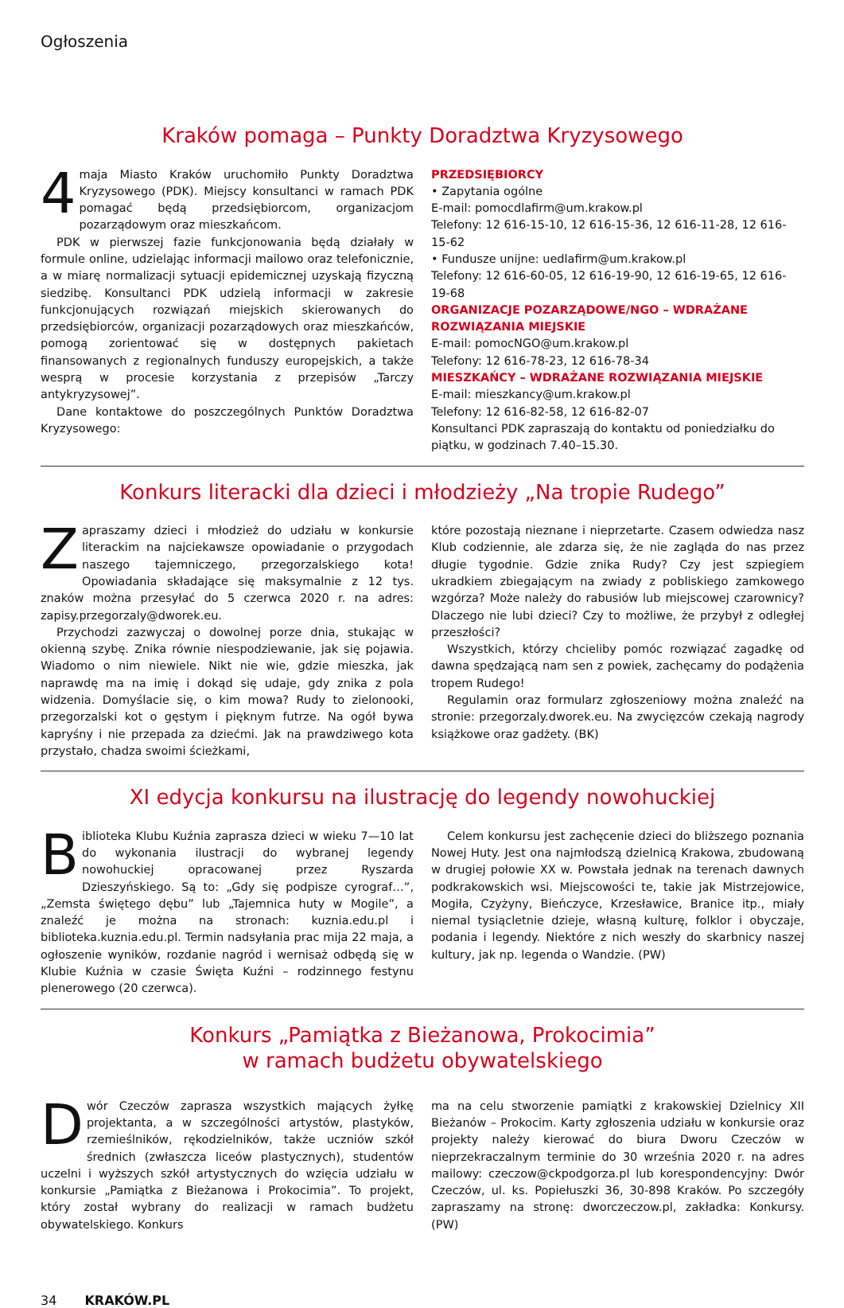Ogłoszenia
Kraków pomaga – Punkty Doradztwa Kryzysowego
4 maja Miasto Kraków uruchomiło Punkty Doradztwa Kryzysowego (PDK). Miejscy konsultanci w ramach PDK pomagać będą przedsiębiorcom, organizacjom pozarządowym oraz mieszkańcom.
PDK w pierwszej fazie funkcjonowania będą działały w formule online, udzielając informacji mailowo oraz telefonicznie, a w miarę normalizacji sytuacji epidemicznej uzyskają fizyczną siedzibę. Konsultanci PDK udzielą informacji w zakresie funkcjonujących rozwiązań miejskich skierowanych do przedsiębiorców, organizacji pozarządowych oraz mieszkańców, pomogą zorientować się w dostępnych pakietach finansowanych z regionalnych funduszy europejskich, a także wesprą w procesie korzystania z przepisów „Tarczy antykryzysowej”.
Dane kontaktowe do poszczególnych Punktów Doradztwa Kryzysowego:
PRZEDSIĘBIORCY
• Zapytania ogólne
E-mail: pomocdlafirm@um.krakow.pl
Telefony: 12 616-15-10, 12 616-15-36, 12 616-11-28, 12 616-15-62
• Fundusze unijne: uedlafirm@um.krakow.pl
Telefony: 12 616-60-05, 12 616-19-90, 12 616-19-65, 12 616-19-68
ORGANIZACJE POZARZĄDOWE/NGO – WDRAŻANE ROZWIĄZANIA MIEJSKIE
E-mail: pomocNGO@um.krakow.pl
Telefony: 12 616-78-23, 12 616-78-34
MIESZKAŃCY – WDRAŻANE ROZWIĄZANIA MIEJSKIE
E-mail: mieszkancy@um.krakow.pl
Telefony: 12 616-82-58, 12 616-82-07
Konsultanci PDK zapraszają do kontaktu od poniedziałku do piątku, w godzinach 7.40–15.30.
Konkurs literacki dla dzieci i młodzieży „Na tropie Rudego”
Zapraszamy dzieci i młodzież do udziału w konkursie literackim na najciekawsze opowiadanie o przygodach naszego tajemniczego, przegorzalskiego kota! Opowiadania składające się maksymalnie z 12 tys. znaków można przesyłać do 5 czerwca 2020 r. na adres: zapisy.przegorzaly@dworek.eu.
Przychodzi zazwyczaj o dowolnej porze dnia, stukając w okienną szybę. Znika równie niespodziewanie, jak się pojawia. Wiadomo o nim niewiele. Nikt nie wie, gdzie mieszka, jak naprawdę ma na imię i dokąd się udaje, gdy znika z pola widzenia. Domyślacie się, o kim mowa? Rudy to zielonooki, przegorzalski kot o gęstym i pięknym futrze. Na ogół bywa kapryśny i nie przepada za dziećmi. Jak na prawdziwego kota przystało, chadza swoimi ścieżkami,
które pozostają nieznane i nieprzetarte. Czasem odwiedza nasz Klub codziennie, ale zdarza się, że nie zagląda do nas przez długie tygodnie. Gdzie znika Rudy? Czy jest szpiegiem ukradkiem zbiegającym na zwiady z pobliskiego zamkowego wzgórza? Może należy do rabusiów lub miejscowej czarownicy? Dlaczego nie lubi dzieci? Czy to możliwe, że przybył z odległej przeszłości?
Wszystkich, którzy chcieliby pomóc rozwiązać zagadkę od dawna spędzającą nam sen z powiek, zachęcamy do podążenia tropem Rudego!
Regulamin oraz formularz zgłoszeniowy można znaleźć na stronie: przegorzaly.dworek.eu. Na zwycięzców czekają nagrody książkowe oraz gadżety. (BK)
XI edycja konkursu na ilustrację do legendy nowohuckiej
Biblioteka Klubu Kuźnia zaprasza dzieci w wieku 7—10 lat do wykonania ilustracji do wybranej legendy nowohuckiej opracowanej przez Ryszarda Dzieszyńskiego. Są to: „Gdy się podpisze cyrograf…”, „Zemsta świętego dębu” lub „Tajemnica huty w Mogile”, a znaleźć je można na stronach: kuznia.edu.pl i biblioteka.kuznia.edu.pl. Termin nadsyłania prac mija 22 maja, a ogłoszenie wyników, rozdanie nagród i wernisaż odbędą się w Klubie Kuźnia w czasie Święta Kuźni – rodzinnego festynu plenerowego (20 czerwca).
Celem konkursu jest zachęcenie dzieci do bliższego poznania Nowej Huty. Jest ona najmłodszą dzielnicą Krakowa, zbudowaną w drugiej połowie XX w. Powstała jednak na terenach dawnych podkrakowskich wsi. Miejscowości te, takie jak Mistrzejowice, Mogiła, Czyżyny, Bieńczyce, Krzesławice, Branice itp., miały niemal tysiącletnie dzieje, własną kulturę, folklor i obyczaje, podania i legendy. Niektóre z nich weszły do skarbnicy naszej kultury, jak np. legenda o Wandzie. (PW)
Konkurs „Pamiątka z Bieżanowa, Prokocimia”
w ramach budżetu obywatelskiego
Dwór Czeczów zaprasza wszystkich mających żyłkę projektanta, a w szczególności artystów, plastyków, rzemieślników, rękodzielników, także uczniów szkół średnich (zwłaszcza liceów plastycznych), studentów uczelni i wyższych szkół artystycznych do wzięcia udziału w konkursie „Pamiątka z Bieżanowa i Prokocimia”. To projekt, który został wybrany do realizacji w ramach budżetu obywatelskiego. Konkurs
ma na celu stworzenie pamiątki z krakowskiej Dzielnicy XII Bieżanów – Prokocim. Karty zgłoszenia udziału w konkursie oraz projekty należy kierować do biura Dworu Czeczów w nieprzekraczalnym terminie do 30 września 2020 r. na adres mailowy: czeczow@ckpodgorza.pl lub korespondencyjny: Dwór Czeczów, ul. ks. Popiełuszki 36, 30-898 Kraków. Po szczegóły zapraszamy na stronę: dworczeczow.pl, zakładka: Konkursy. (PW)
34 KRAKÓW.PL